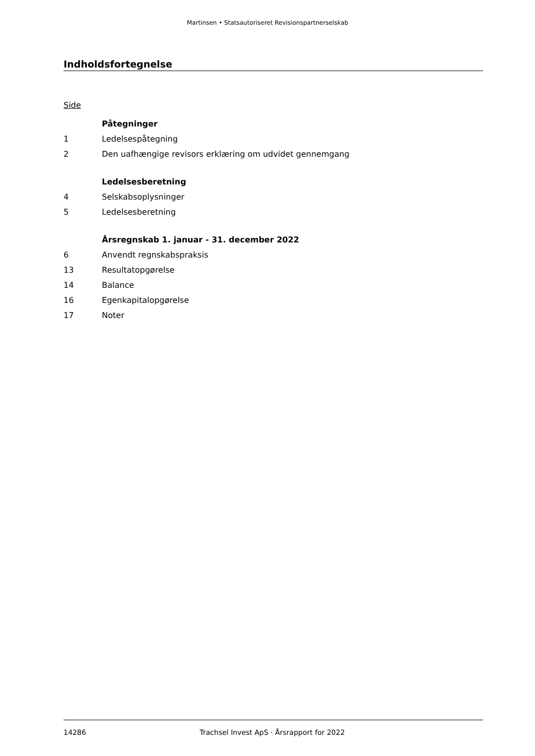Martinsen • Statsautoriseret Revisionspartnerselskab
Indholdsfortegnelse
Side
Påtegninger
1 Ledelsespåtegning
2 Den uafhængige revisors erklæring om udvidet gennemgang
Ledelsesberetning
4 Selskabsoplysninger
5 Ledelsesberetning
Årsregnskab 1. januar - 31. december 2022
6 Anvendt regnskabspraksis
13 Resultatopgørelse
14 Balance
16 Egenkapitalopgørelse
17 Noter
14286 Trachsel Invest ApS · Årsrapport for 2022